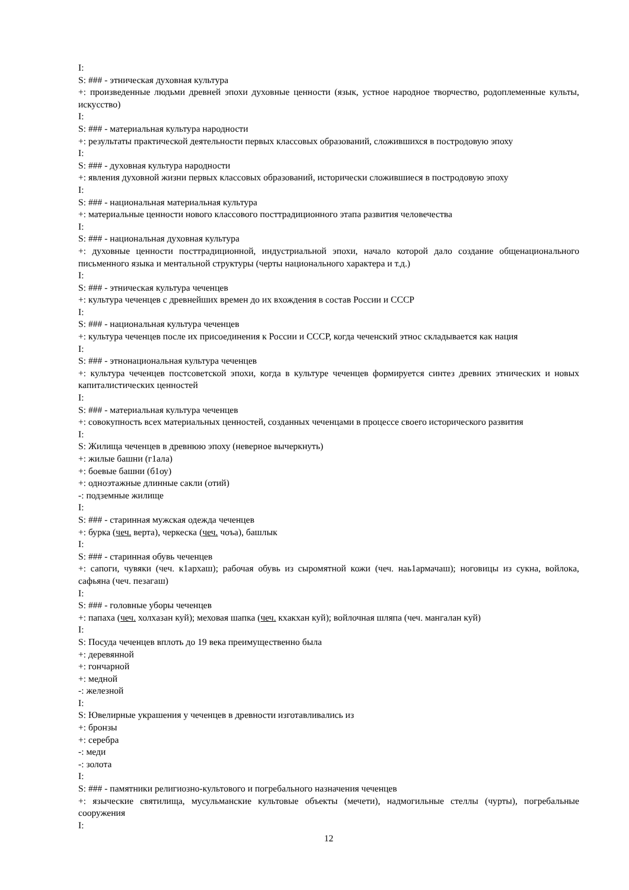I:
S: ### - этническая духовная культура
+: произведенные людьми древней эпохи духовные ценности (язык, устное народное творчество, родоплеменные культы, искусство)
I:
S: ### - материальная культура народности
+: результаты практической деятельности первых классовых образований, сложившихся в постродовую эпоху
I:
S: ### - духовная культура народности
+: явления духовной жизни первых классовых образований, исторически сложившиеся в постродовую эпоху
I:
S: ### - национальная материальная культура
+: материальные ценности нового классового посттрадиционного этапа развития человечества
I:
S: ### - национальная духовная культура
+: духовные ценности посттрадиционной, индустриальной эпохи, начало которой дало создание общенационального письменного языка и ментальной структуры (черты национального характера и т.д.)
I:
S: ### - этническая культура чеченцев
+: культура чеченцев с древнейших времен до их вхождения в состав России и СССР
I:
S: ### - национальная культура чеченцев
+: культура чеченцев после их присоединения к России и СССР, когда чеченский этнос складывается как нация
I:
S: ### - этнонациональная культура чеченцев
+: культура чеченцев постсоветской эпохи, когда в культуре чеченцев формируется синтез древних этнических и новых капиталистических ценностей
I:
S: ### - материальная культура чеченцев
+: совокупность всех материальных ценностей, созданных чеченцами в процессе своего исторического развития
I:
S: Жилища чеченцев в древнюю эпоху (неверное вычеркнуть)
+: жилые башни (г1ала)
+: боевые башни (б1оу)
+: одноэтажные длинные сакли (отий)
-: подземные жилище
I:
S: ### - старинная мужская одежда чеченцев
+: бурка (чеч. верта), черкеска (чеч. чоъа), башлык
I:
S: ### - старинная обувь чеченцев
+: сапоги, чувяки (чеч. к1архаш); рабочая обувь из сыромятной кожи (чеч. наь1армачаш); ноговицы из сукна, войлока, сафьяна (чеч. пезагаш)
I:
S: ### - головные уборы чеченцев
+: папаха (чеч. холхазан куй); меховая шапка (чеч. кхакхан куй); войлочная шляпа (чеч. мангалан куй)
I:
S: Посуда чеченцев вплоть до 19 века преимущественно была
+: деревянной
+: гончарной
+: медной
-: железной
I:
S: Ювелирные украшения у чеченцев в древности изготавливались из
+: бронзы
+: серебра
-: меди
-: золота
I:
S: ### - памятники религиозно-культового и погребального назначения чеченцев
+: языческие святилища, мусульманские культовые объекты (мечети), надмогильные стеллы (чурты), погребальные сооружения
I:
12